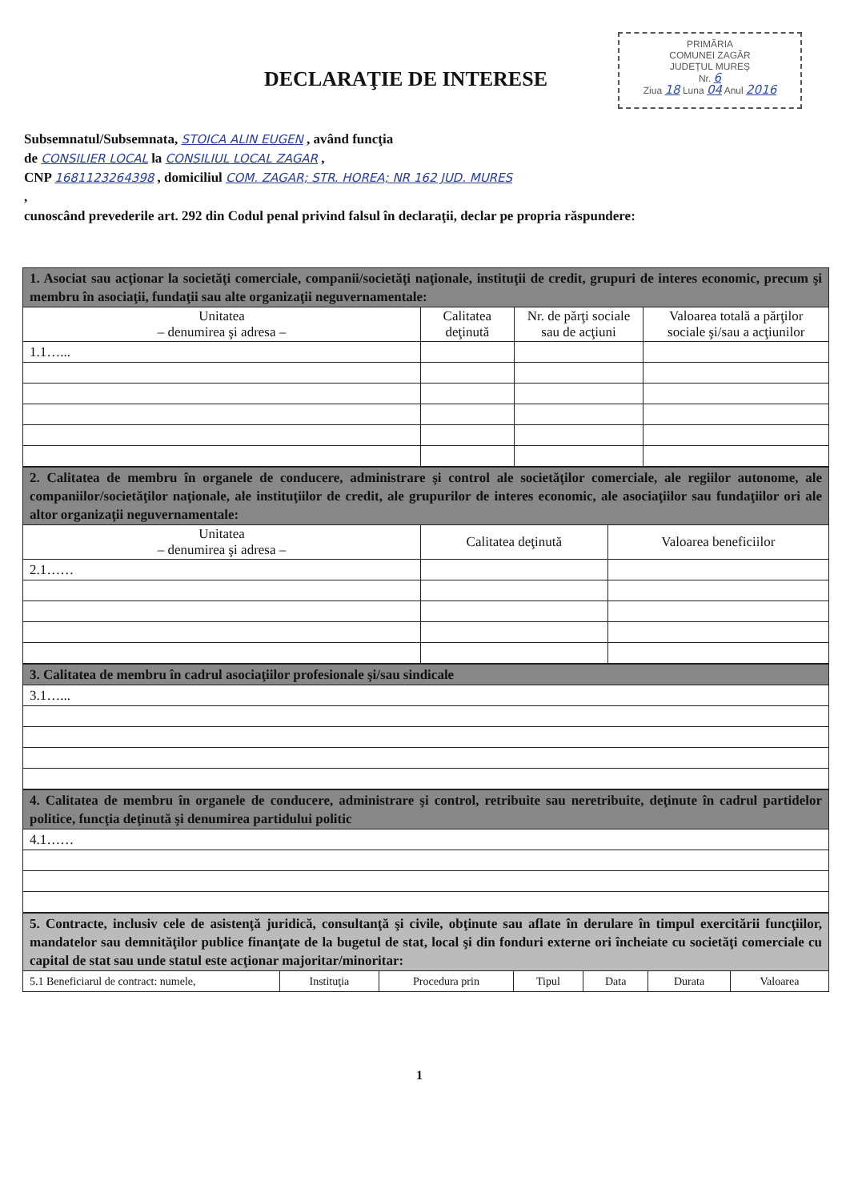PRIMĂRIA
COMUNEI ZAGĂR
JUDEȚUL MUREȘ
Nr. 6
Ziua 18 Luna 04 Anul 2016
DECLARAŢIE DE INTERESE
Subsemnatul/Subsemnata, STOICA ALIN EUGEN , având funcţia
de CONSILIER LOCAL la CONSILIUL LOCAL ZAGAR ,
CNP 1681123264398 , domiciliul COM. ZAGAR; STR. HOREA; NR 162 JUD. MURES
,
cunoscând prevederile art. 292 din Codul penal privind falsul în declaraţii, declar pe propria răspundere:
| 1. Asociat sau acţionar la societăţi comerciale, companii/societăţi naţionale, instituţii de credit, grupuri de interes economic, precum şi membru în asociaţii, fundaţii sau alte organizaţii neguvernamentale: | | | |
| --- | --- | --- | --- |
| Unitatea – denumirea şi adresa – | Calitatea deţinută | Nr. de părţi sociale sau de acţiuni | Valoarea totală a părţilor sociale şi/sau a acţiunilor |
| 1.1…... | | | |
| 2. Calitatea de membru în organele de conducere, administrare şi control ale societăţilor comerciale, ale regiilor autonome, ale companiilor/societăţilor naţionale, ale instituţiilor de credit, ale grupurilor de interes economic, ale asociaţiilor sau fundaţiilor ori ale altor organizaţii neguvernamentale: | | |
| --- | --- | --- |
| Unitatea – denumirea şi adresa – | Calitatea deţinută | Valoarea beneficiilor |
| 2.1…… | | |
| 3. Calitatea de membru în cadrul asociaţiilor profesionale şi/sau sindicale |
| --- |
| 3.1…... |
| 4. Calitatea de membru în organele de conducere, administrare şi control, retribuite sau neretribuite, deţinute în cadrul partidelor politice, funcţia deţinută şi denumirea partidului politic |
| --- |
| 4.1…… |
| 5. Contracte, inclusiv cele de asistenţă juridică, consultanţă şi civile, obţinute sau aflate în derulare în timpul exercitării funcţiilor, mandatelor sau demnităţilor publice finanţate de la bugetul de stat, local şi din fonduri externe ori încheiate cu societăţi comerciale cu capital de stat sau unde statul este acţionar majoritar/minoritar: | | | | | | |
| --- | --- | --- | --- | --- | --- | --- |
| 5.1 Beneficiarul de contract: numele, | Instituţia | Procedura prin | Tipul | Data | Durata | Valoarea |
1